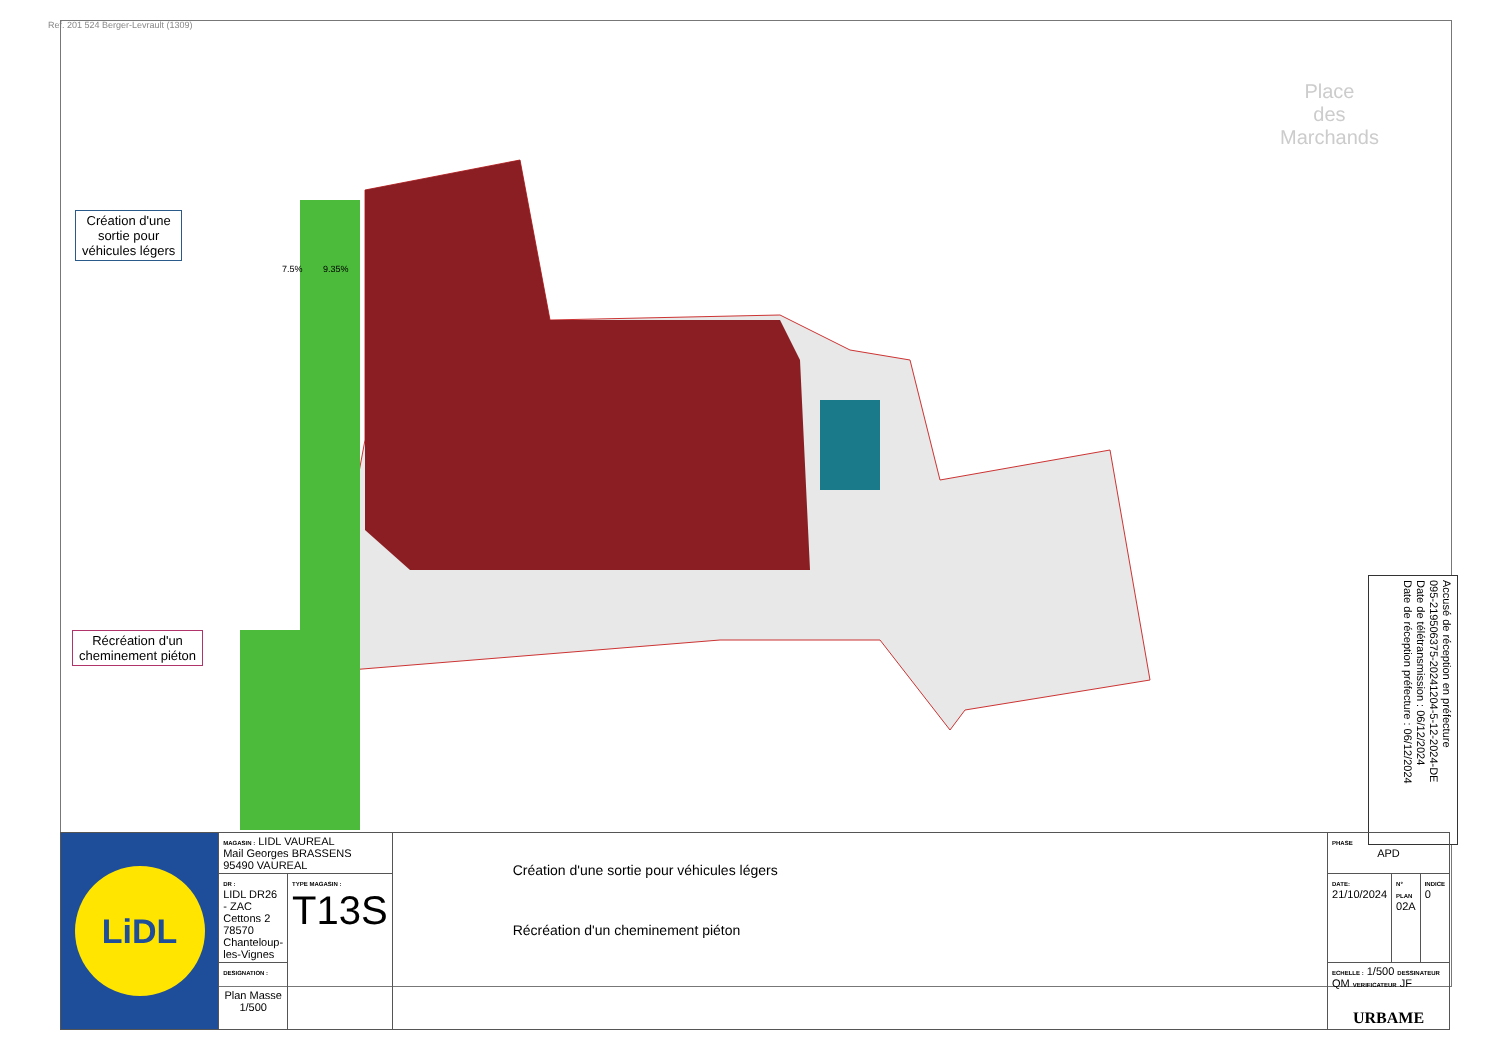Ref. 201 524 Berger-Levrault (1309)
Place
des
Marchands
Création d'une
sortie pour
véhicules légers
Récréation d'un
cheminement piéton
7.5% 9.35%
Accusé de réception en préfecture
095-219506375-20241204-5-12-2024-DE
Date de télétransmission : 06/12/2024
Date de réception préfecture : 06/12/2024
| LiDL | MAGASIN : LIDL VAUREAL Mail Georges BRASSENS 95490 VAUREAL | | Création d'une sortie pour véhicules légers Récréation d'un cheminement piéton | PHASE APD | | |
| | DR : LIDL DR26 - ZAC Cettons 2 78570 Chanteloup-les-Vignes | TYPE MAGASIN : T13S | | DATE: 21/10/2024 | N° PLAN 02A | INDICE 0 |
| | DESIGNATION : Plan Masse 1/500 | | | ECHELLE : 1/500 DESSINATEUR QM VERIFICATEUR JF URBAME | | |